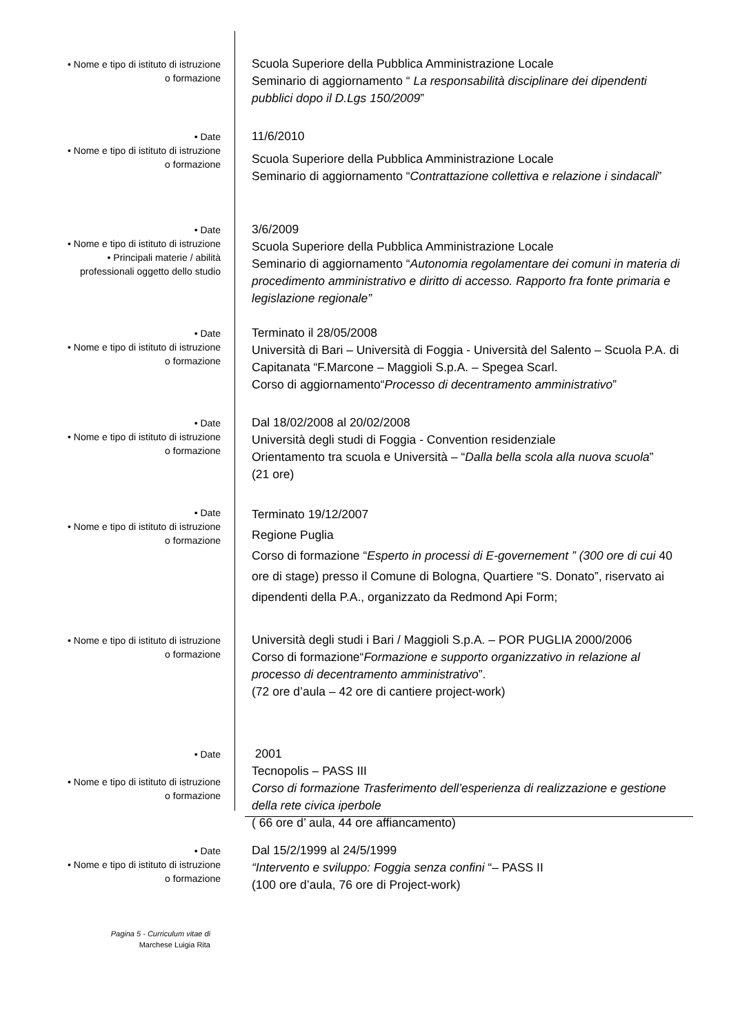• Nome e tipo di istituto di istruzione
o formazione
Scuola Superiore della Pubblica Amministrazione Locale
Seminario di aggiornamento “ La responsabilità disciplinare dei dipendenti pubblici dopo il D.Lgs 150/2009”
• Date
• Nome e tipo di istituto di istruzione
o formazione
11/6/2010
Scuola Superiore della Pubblica Amministrazione Locale
Seminario di aggiornamento “Contrattazione collettiva e relazione i sindacali”
• Date
• Nome e tipo di istituto di istruzione
• Principali materie / abilità
professionali oggetto dello studio
3/6/2009
Scuola Superiore della Pubblica Amministrazione Locale
Seminario di aggiornamento “Autonomia regolamentare dei comuni in materia di procedimento amministrativo e diritto di accesso. Rapporto fra fonte primaria e legislazione regionale”
• Date
• Nome e tipo di istituto di istruzione
o formazione
Terminato il 28/05/2008
Università di Bari – Università di Foggia - Università del Salento – Scuola P.A. di Capitanata “F.Marcone – Maggioli S.p.A. – Spegea Scarl.
Corso di aggiornamento“Processo di decentramento amministrativo”
• Date
• Nome e tipo di istituto di istruzione
o formazione
Dal 18/02/2008 al 20/02/2008
Università degli studi di Foggia - Convention residenziale
Orientamento tra scuola e Università – “Dalla bella scola alla nuova scuola”
(21 ore)
• Date
• Nome e tipo di istituto di istruzione
o formazione
Terminato 19/12/2007
Regione Puglia
Corso di formazione “Esperto in processi di E-governement ” (300 ore di cui 40 ore di stage) presso il Comune di Bologna, Quartiere “S. Donato”, riservato ai dipendenti della P.A., organizzato da Redmond Api Form;
• Nome e tipo di istituto di istruzione
o formazione
Università degli studi i Bari / Maggioli S.p.A. – POR PUGLIA 2000/2006
Corso di formazione“Formazione e supporto organizzativo in relazione al processo di decentramento amministrativo”.
(72 ore d’aula – 42 ore di cantiere project-work)
• Date
• Nome e tipo di istituto di istruzione
o formazione
2001
Tecnopolis – PASS III
Corso di formazione Trasferimento dell’esperienza di realizzazione e gestione della rete civica iperbole
( 66 ore d’ aula, 44 ore affiancamento)
• Date
• Nome e tipo di istituto di istruzione
o formazione
Dal 15/2/1999 al 24/5/1999
“Intervento e sviluppo: Foggia senza confini “– PASS II
(100 ore d’aula, 76 ore di Project-work)
Pagina 5 - Curriculum vitae di
Marchese Luigia Rita